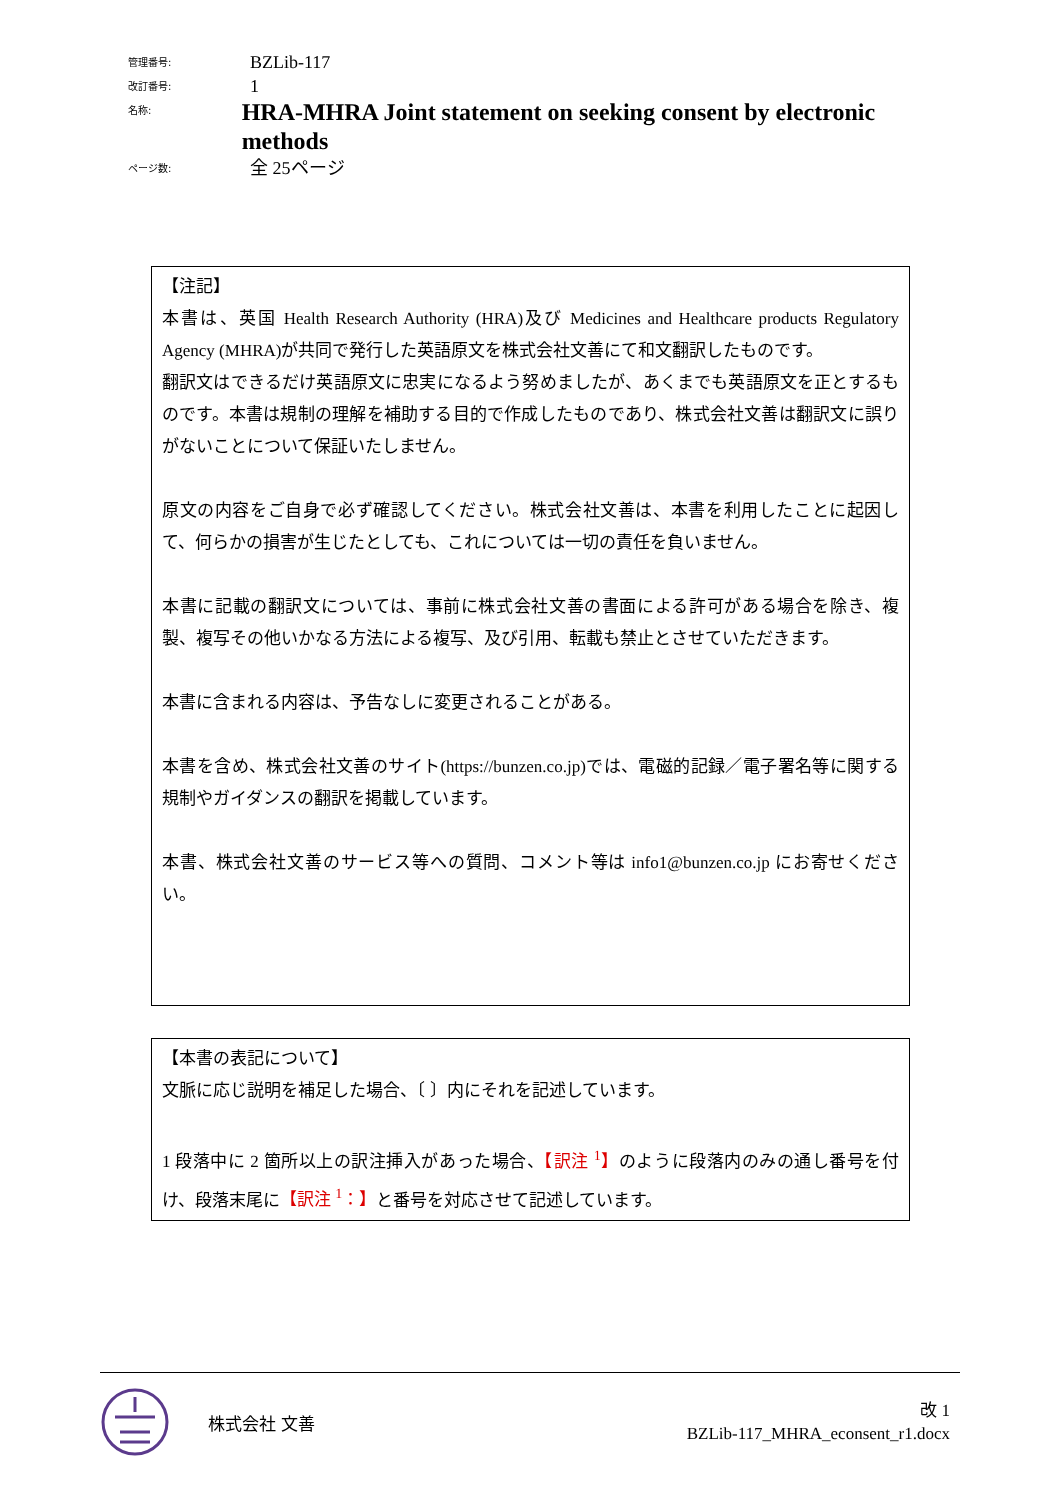管理番号:
BZLib-117
改訂番号:
1
名称:
HRA-MHRA Joint statement on seeking consent by electronic methods
ページ数:
全 25ページ
【注記】
本書は、英国 Health Research Authority (HRA)及び Medicines and Healthcare products Regulatory Agency (MHRA)が共同で発行した英語原文を株式会社文善にて和文翻訳したものです。
翻訳文はできるだけ英語原文に忠実になるよう努めましたが、あくまでも英語原文を正とするものです。本書は規制の理解を補助する目的で作成したものであり、株式会社文善は翻訳文に誤りがないことについて保証いたしません。
原文の内容をご自身で必ず確認してください。株式会社文善は、本書を利用したことに起因して、何らかの損害が生じたとしても、これについては一切の責任を負いません。
本書に記載の翻訳文については、事前に株式会社文善の書面による許可がある場合を除き、複製、複写その他いかなる方法による複写、及び引用、転載も禁止とさせていただきます。
本書に含まれる内容は、予告なしに変更されることがある。
本書を含め、株式会社文善のサイト(https://bunzen.co.jp)では、電磁的記録／電子署名等に関する規制やガイダンスの翻訳を掲載しています。
本書、株式会社文善のサービス等への質問、コメント等は info1@bunzen.co.jp にお寄せください。
【本書の表記について】
文脈に応じ説明を補足した場合、〔 〕内にそれを記述しています。
1 段落中に 2 箇所以上の訳注挿入があった場合、【訳注 <sup>1</sup>】のように段落内のみの通し番号を付け、段落末尾に【訳注 <sup>1</sup>：】と番号を対応させて記述しています。
株式会社 文善
改 1
BZLib-117_MHRA_econsent_r1.docx